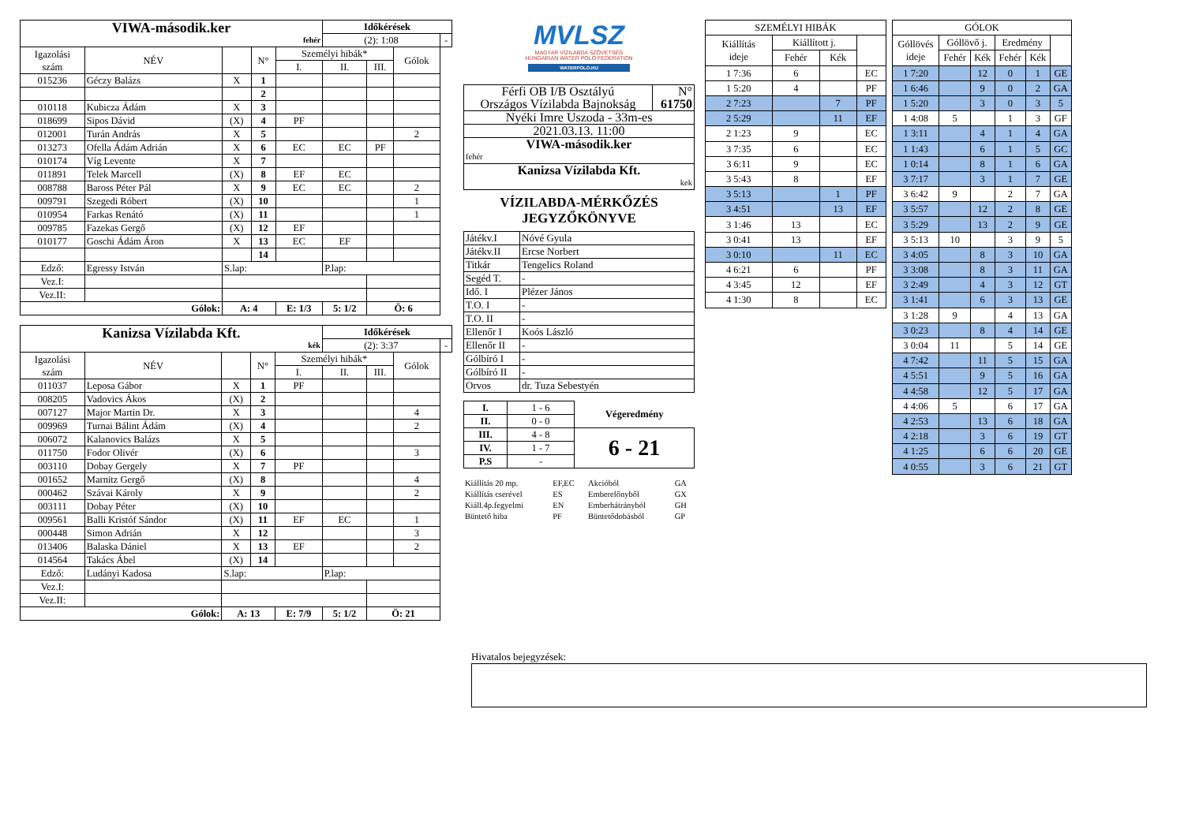| VIWA-második.ker fehér | | | | | Időkérések | | | |
| --- | --- | --- | --- | --- | --- | --- | --- | --- |
| | | | | | (2): 1:08 | | | - |
| Igazolási szám | NÉV | | N° | Személyi hibák* | | | Gólok | |
| | | | | I. | II. | III. | | |
| 015236 | Géczy Balázs | X | 1 | | | | | |
| | | | 2 | | | | | |
| 010118 | Kubicza Ádám | X | 3 | | | | | |
| 018699 | Sipos Dávid | (X) | 4 | PF | | | | |
| 012001 | Turán András | X | 5 | | | | 2 | |
| 013273 | Ofella Ádám Adrián | X | 6 | EC | EC | PF | | |
| 010174 | Víg Levente | X | 7 | | | | | |
| 011891 | Telek Marcell | (X) | 8 | EF | EC | | | |
| 008788 | Baross Péter Pál | X | 9 | EC | EC | | 2 | |
| 009791 | Szegedi Róbert | (X) | 10 | | | | 1 | |
| 010954 | Farkas Renátó | (X) | 11 | | | | 1 | |
| 009785 | Fazekas Gergő | (X) | 12 | EF | | | | |
| 010177 | Goschi Ádám Áron | X | 13 | EC | EF | | | |
| | | | 14 | | | | | |
| Edző: | Egressy István | S.lap: | | | P.lap: | | | |
| Vez.I: | | | | | | | | |
| Vez.II: | | | | | | | | |
| Gólok: | | A: 4 | | E: 1/3 | 5: 1/2 | Ö: 6 | | |
| Kanizsa Vízilabda Kft. kék | | | | | Időkérések | | | |
| --- | --- | --- | --- | --- | --- | --- | --- | --- |
| | | | | | (2): 3:37 | | | - |
| Igazolási szám | NÉV | | N° | Személyi hibák* | | | Gólok | |
| | | | | I. | II. | III. | | |
| 011037 | Leposa Gábor | X | 1 | PF | | | | |
| 008205 | Vadovics Ákos | (X) | 2 | | | | | |
| 007127 | Major Martin Dr. | X | 3 | | | | 4 | |
| 009969 | Turnai Bálint Ádám | (X) | 4 | | | | 2 | |
| 006072 | Kalanovics Balázs | X | 5 | | | | | |
| 011750 | Fodor Olivér | (X) | 6 | | | | 3 | |
| 003110 | Dobay Gergely | X | 7 | PF | | | | |
| 001652 | Marnitz Gergő | (X) | 8 | | | | 4 | |
| 000462 | Szávai Károly | X | 9 | | | | 2 | |
| 003111 | Dobay Péter | (X) | 10 | | | | | |
| 009561 | Balli Kristóf Sándor | (X) | 11 | EF | EC | | 1 | |
| 000448 | Simon Adrián | X | 12 | | | | 3 | |
| 013406 | Balaska Dániel | X | 13 | EF | | | 2 | |
| 014564 | Takács Ábel | (X) | 14 | | | | | |
| Edző: | Ludányi Kadosa | S.lap: | | | P.lap: | | | |
| Vez.I: | | | | | | | | |
| Vez.II: | | | | | | | | |
| Gólok: | | A: 13 | | E: 7/9 | 5: 1/2 | Ö: 21 | | |
MVLSZ
MAGYAR VÍZILABDA SZÖVETSÉG
HUNGARIAN WATER POLO FEDERATION
WATERPOLO.HU
| Férfi OB I/B Osztályú Országos Vízilabda Bajnokság | N° 61750 |
| Nyéki Imre Uszoda - 33m-es | |
| 2021.03.13. 11:00 | |
| VIWA-második.ker fehér | |
| Kanizsa Vízilabda Kft. kek | |
VÍZILABDA-MÉRKŐZÉS
JEGYZŐKÖNYVE
| Játékv.I | Nóvé Gyula |
| Játékv.II | Ercse Norbert |
| Titkár | Tengelics Roland |
| Segéd T. | - |
| Idő. I | Plézer János |
| T.O. I | - |
| T.O. II | - |
| Ellenőr I | Koós László |
| Ellenőr II | - |
| Gólbíró I | - |
| Gólbíró II | - |
| Orvos | dr. Tuza Sebestyén |
| I. | 1 - 6 | Végeredmény |
| II. | 0 - 0 | |
| III. | 4 - 8 | 6 - 21 |
| IV. | 1 - 7 | |
| P.S | - | |
| Kiállítás 20 mp. | EF,EC | Akcióból | GA |
| Kiállítás cserével | ES | Emberelőnyből | GX |
| Kiáll.4p.fegyelmi | EN | Emberhátrányból | GH |
| Büntető hiba | PF | Büntetődobásból | GP |
| SZEMÉLYI HIBÁK | | | |
| --- | --- | --- | --- |
| Kiállítás ideje | Kiállított j. | | |
| | Fehér | Kék | |
| 1 7:36 | 6 | | EC |
| 1 5:20 | 4 | | PF |
| 2 7:23 | | 7 | PF |
| 2 5:29 | | 11 | EF |
| 2 1:23 | 9 | | EC |
| 3 7:35 | 6 | | EC |
| 3 6:11 | 9 | | EC |
| 3 5:43 | 8 | | EF |
| 3 5:13 | | 1 | PF |
| 3 4:51 | | 13 | EF |
| 3 1:46 | 13 | | EC |
| 3 0:41 | 13 | | EF |
| 3 0:10 | | 11 | EC |
| 4 6:21 | 6 | | PF |
| 4 3:45 | 12 | | EF |
| 4 1:30 | 8 | | EC |
| GÓLOK | | | | | |
| --- | --- | --- | --- | --- | --- |
| Góllövés ideje | Góllövő j. | | Eredmény | | |
| | Fehér | Kék | Fehér | Kék | |
| 1 7:20 | | 12 | 0 | 1 | GE |
| 1 6:46 | | 9 | 0 | 2 | GA |
| 1 5:20 | | 3 | 0 | 3 | 5 |
| 1 4:08 | 5 | | 1 | 3 | GF |
| 1 3:11 | | 4 | 1 | 4 | GA |
| 1 1:43 | | 6 | 1 | 5 | GC |
| 1 0:14 | | 8 | 1 | 6 | GA |
| 3 7:17 | | 3 | 1 | 7 | GE |
| 3 6:42 | 9 | | 2 | 7 | GA |
| 3 5:57 | | 12 | 2 | 8 | GE |
| 3 5:29 | | 13 | 2 | 9 | GE |
| 3 5:13 | 10 | | 3 | 9 | 5 |
| 3 4:05 | | 8 | 3 | 10 | GA |
| 3 3:08 | | 8 | 3 | 11 | GA |
| 3 2:49 | | 4 | 3 | 12 | GT |
| 3 1:41 | | 6 | 3 | 13 | GE |
| 3 1:28 | 9 | | 4 | 13 | GA |
| 3 0:23 | | 8 | 4 | 14 | GE |
| 3 0:04 | 11 | | 5 | 14 | GE |
| 4 7:42 | | 11 | 5 | 15 | GA |
| 4 5:51 | | 9 | 5 | 16 | GA |
| 4 4:58 | | 12 | 5 | 17 | GA |
| 4 4:06 | 5 | | 6 | 17 | GA |
| 4 2:53 | | 13 | 6 | 18 | GA |
| 4 2:18 | | 3 | 6 | 19 | GT |
| 4 1:25 | | 6 | 6 | 20 | GE |
| 4 0:55 | | 3 | 6 | 21 | GT |
Hivatalos bejegyzések: